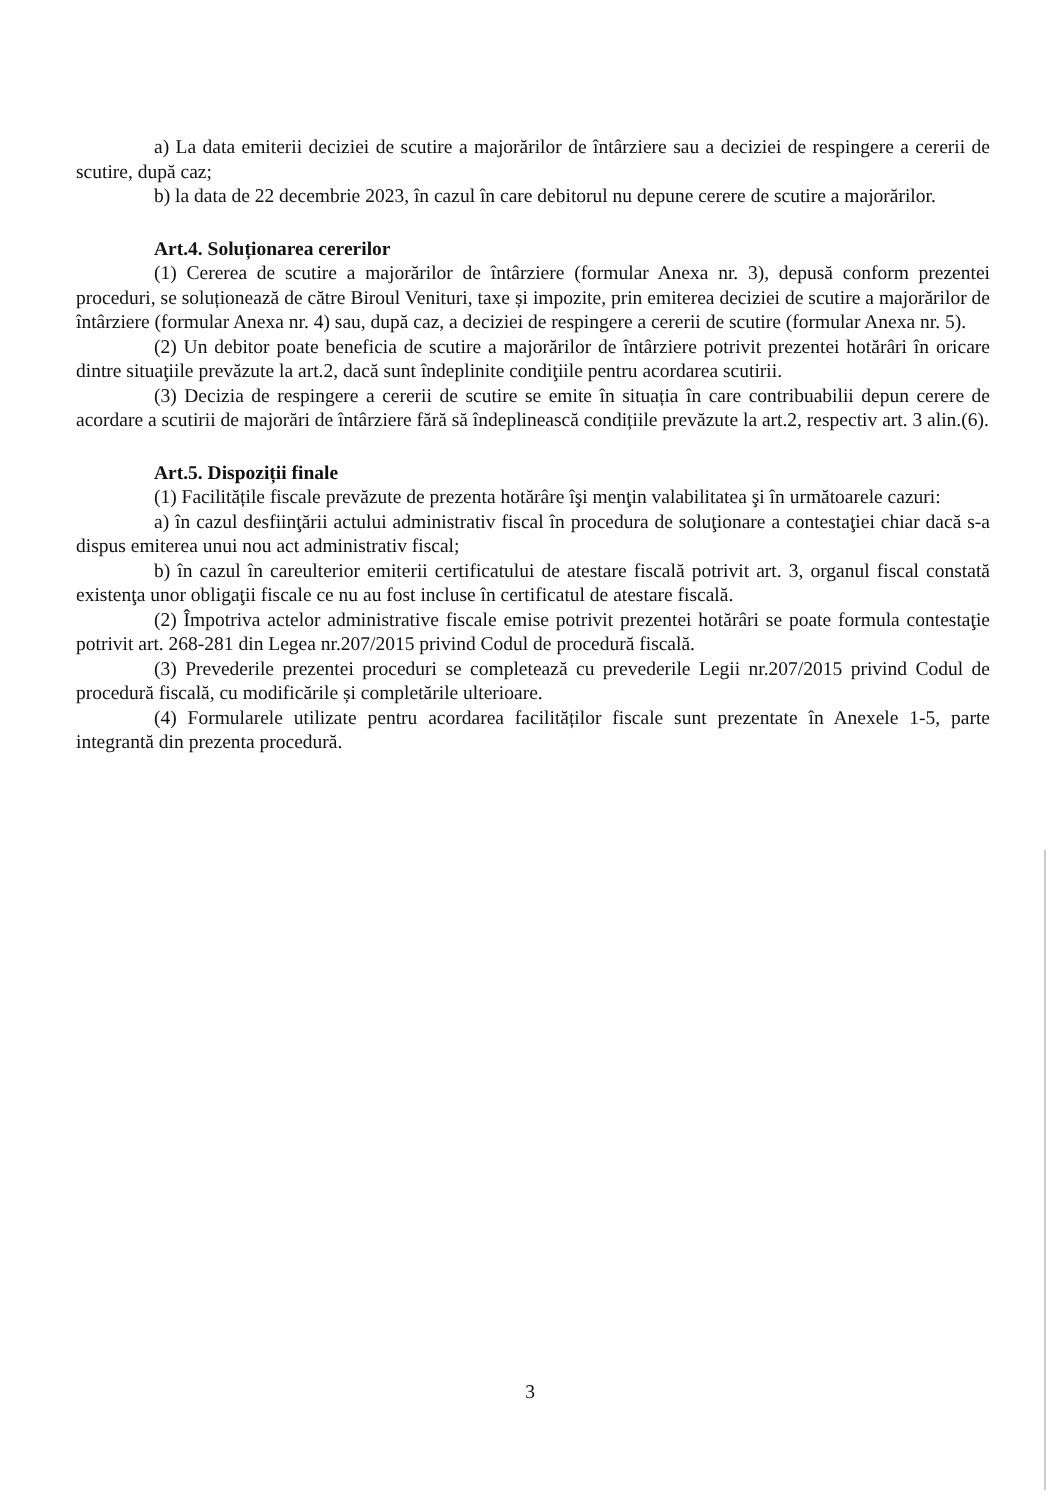a) La data emiterii deciziei de scutire a majorărilor de întârziere sau a deciziei de respingere a cererii de scutire, după caz;
b) la data de 22 decembrie 2023, în cazul în care debitorul nu depune cerere de scutire a majorărilor.
Art.4. Soluționarea cererilor
(1) Cererea de scutire a majorărilor de întârziere (formular Anexa nr. 3), depusă conform prezentei proceduri, se soluționează de către Biroul Venituri, taxe și impozite, prin emiterea deciziei de scutire a majorărilor de întârziere (formular Anexa nr. 4) sau, după caz, a deciziei de respingere a cererii de scutire (formular Anexa nr. 5).
(2) Un debitor poate beneficia de scutire a majorărilor de întârziere potrivit prezentei hotărâri în oricare dintre situaţiile prevăzute la art.2, dacă sunt îndeplinite condiţiile pentru acordarea scutirii.
(3) Decizia de respingere a cererii de scutire se emite în situația în care contribuabilii depun cerere de acordare a scutirii de majorări de întârziere fără să îndeplinească condițiile prevăzute la art.2, respectiv art. 3 alin.(6).
Art.5. Dispoziții finale
(1) Facilitățile fiscale prevăzute de prezenta hotărâre îşi menţin valabilitatea şi în următoarele cazuri:
a) în cazul desfiinţării actului administrativ fiscal în procedura de soluţionare a contestaţiei chiar dacă s-a dispus emiterea unui nou act administrativ fiscal;
b) în cazul în careulterior emiterii certificatului de atestare fiscală potrivit art. 3, organul fiscal constată existenţa unor obligaţii fiscale ce nu au fost incluse în certificatul de atestare fiscală.
(2) Împotriva actelor administrative fiscale emise potrivit prezentei hotărâri se poate formula contestaţie potrivit art. 268-281 din Legea nr.207/2015 privind Codul de procedură fiscală.
(3) Prevederile prezentei proceduri se completează cu prevederile Legii nr.207/2015 privind Codul de procedură fiscală, cu modificările și completările ulterioare.
(4) Formularele utilizate pentru acordarea facilităților fiscale sunt prezentate în Anexele 1-5, parte integrantă din prezenta procedură.
3